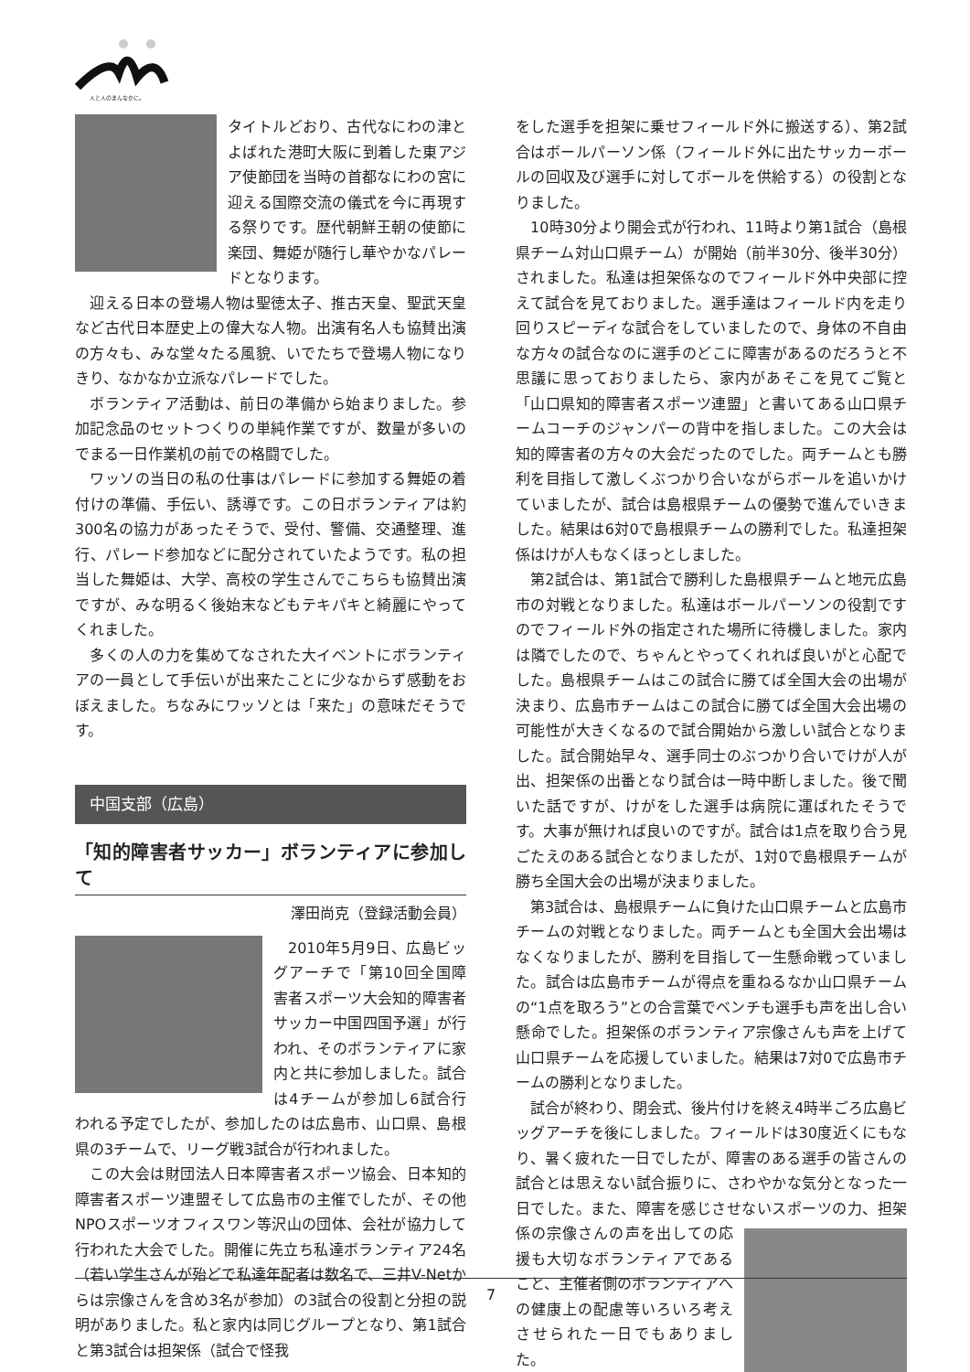人と人のまんなかに。
タイトルどおり、古代なにわの津とよばれた港町大阪に到着した東アジア使節団を当時の首都なにわの宮に迎える国際交流の儀式を今に再現する祭りです。歴代朝鮮王朝の使節に楽団、舞姫が随行し華やかなパレードとなります。
迎える日本の登場人物は聖徳太子、推古天皇、聖武天皇など古代日本歴史上の偉大な人物。出演有名人も協賛出演の方々も、みな堂々たる風貌、いでたちで登場人物になりきり、なかなか立派なパレードでした。
ボランティア活動は、前日の準備から始まりました。参加記念品のセットつくりの単純作業ですが、数量が多いのでまる一日作業机の前での格闘でした。
ワッソの当日の私の仕事はパレードに参加する舞姫の着付けの準備、手伝い、誘導です。この日ボランティアは約300名の協力があったそうで、受付、警備、交通整理、進行、パレード参加などに配分されていたようです。私の担当した舞姫は、大学、高校の学生さんでこちらも協賛出演ですが、みな明るく後始末などもテキパキと綺麗にやってくれました。
多くの人の力を集めてなされた大イベントにボランティアの一員として手伝いが出来たことに少なからず感動をおぼえました。ちなみにワッソとは「来た」の意味だそうです。
中国支部（広島）
「知的障害者サッカー」ボランティアに参加して
澤田尚克（登録活動会員）
2010年5月9日、広島ビッグアーチで「第10回全国障害者スポーツ大会知的障害者サッカー中国四国予選」が行われ、そのボランティアに家内と共に参加しました。試合は4チームが参加し6試合行われる予定でしたが、参加したのは広島市、山口県、島根県の3チームで、リーグ戦3試合が行われました。
この大会は財団法人日本障害者スポーツ協会、日本知的障害者スポーツ連盟そして広島市の主催でしたが、その他NPOスポーツオフィスワン等沢山の団体、会社が協力して行われた大会でした。開催に先立ち私達ボランティア24名（若い学生さんが殆どで私達年配者は数名で、三井V-Netからは宗像さんを含め3名が参加）の3試合の役割と分担の説明がありました。私と家内は同じグループとなり、第1試合と第3試合は担架係（試合で怪我
をした選手を担架に乗せフィールド外に搬送する）、第2試合はボールパーソン係（フィールド外に出たサッカーボールの回収及び選手に対してボールを供給する）の役割となりました。
10時30分より開会式が行われ、11時より第1試合（島根県チーム対山口県チーム）が開始（前半30分、後半30分）されました。私達は担架係なのでフィールド外中央部に控えて試合を見ておりました。選手達はフィールド内を走り回りスピーディな試合をしていましたので、身体の不自由な方々の試合なのに選手のどこに障害があるのだろうと不思議に思っておりましたら、家内があそこを見てご覧と「山口県知的障害者スポーツ連盟」と書いてある山口県チームコーチのジャンパーの背中を指しました。この大会は知的障害者の方々の大会だったのでした。両チームとも勝利を目指して激しくぶつかり合いながらボールを追いかけていましたが、試合は島根県チームの優勢で進んでいきました。結果は6対0で島根県チームの勝利でした。私達担架係はけが人もなくほっとしました。
第2試合は、第1試合で勝利した島根県チームと地元広島市の対戦となりました。私達はボールパーソンの役割ですのでフィールド外の指定された場所に待機しました。家内は隣でしたので、ちゃんとやってくれれば良いがと心配でした。島根県チームはこの試合に勝てば全国大会の出場が決まり、広島市チームはこの試合に勝てば全国大会出場の可能性が大きくなるので試合開始から激しい試合となりました。試合開始早々、選手同士のぶつかり合いでけが人が出、担架係の出番となり試合は一時中断しました。後で聞いた話ですが、けがをした選手は病院に運ばれたそうです。大事が無ければ良いのですが。試合は1点を取り合う見ごたえのある試合となりましたが、1対0で島根県チームが勝ち全国大会の出場が決まりました。
第3試合は、島根県チームに負けた山口県チームと広島市チームの対戦となりました。両チームとも全国大会出場はなくなりましたが、勝利を目指して一生懸命戦っていました。試合は広島市チームが得点を重ねるなか山口県チームの“1点を取ろう”との合言葉でベンチも選手も声を出し合い懸命でした。担架係のボランティア宗像さんも声を上げて山口県チームを応援していました。結果は7対0で広島市チームの勝利となりました。
試合が終わり、閉会式、後片付けを終え4時半ごろ広島ビッグアーチを後にしました。フィールドは30度近くにもなり、暑く疲れた一日でしたが、障害のある選手の皆さんの試合とは思えない試合振りに、さわやかな気分となった一日でした。また、障害を感じさせないスポーツ の力、担架係の宗像さんの声を出しての応援も大切なボランティアであること、主催者側のボランティアへの健康上の配慮等いろいろ考えさせられた一日でもありました。
7